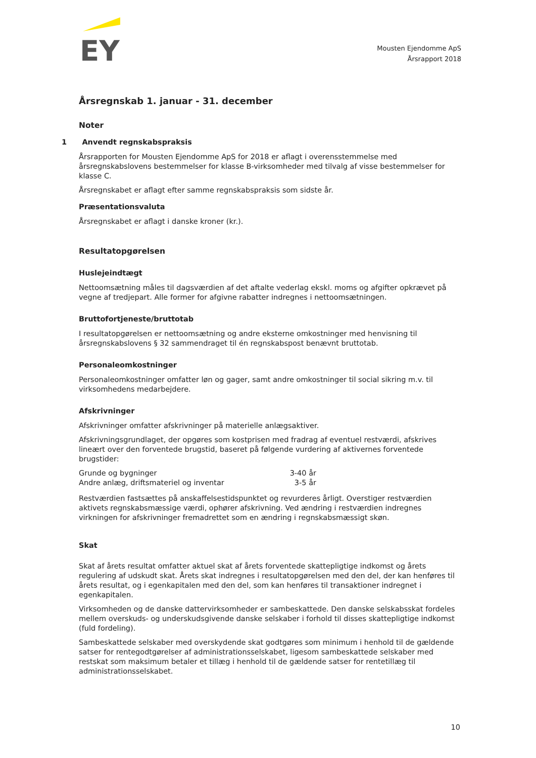EY
Mousten Ejendomme ApS
Årsrapport 2018
Årsregnskab 1. januar - 31. december
Noter
1 Anvendt regnskabspraksis
Årsrapporten for Mousten Ejendomme ApS for 2018 er aflagt i overensstemmelse med årsregnskabslovens bestemmelser for klasse B-virksomheder med tilvalg af visse bestemmelser for klasse C.
Årsregnskabet er aflagt efter samme regnskabspraksis som sidste år.
Præsentationsvaluta
Årsregnskabet er aflagt i danske kroner (kr.).
Resultatopgørelsen
Huslejeindtægt
Nettoomsætning måles til dagsværdien af det aftalte vederlag ekskl. moms og afgifter opkrævet på vegne af tredjepart. Alle former for afgivne rabatter indregnes i nettoomsætningen.
Bruttofortjeneste/bruttotab
I resultatopgørelsen er nettoomsætning og andre eksterne omkostninger med henvisning til årsregnskabslovens § 32 sammendraget til én regnskabspost benævnt bruttotab.
Personaleomkostninger
Personaleomkostninger omfatter løn og gager, samt andre omkostninger til social sikring m.v. til virksomhedens medarbejdere.
Afskrivninger
Afskrivninger omfatter afskrivninger på materielle anlægsaktiver.
Afskrivningsgrundlaget, der opgøres som kostprisen med fradrag af eventuel restværdi, afskrives lineært over den forventede brugstid, baseret på følgende vurdering af aktivernes forventede brugstider:
| Grunde og bygninger | 3-40 år |
| Andre anlæg, driftsmateriel og inventar | 3-5 år |
Restværdien fastsættes på anskaffelsestidspunktet og revurderes årligt. Overstiger restværdien aktivets regnskabsmæssige værdi, ophører afskrivning. Ved ændring i restværdien indregnes virkningen for afskrivninger fremadrettet som en ændring i regnskabsmæssigt skøn.
Skat
Skat af årets resultat omfatter aktuel skat af årets forventede skattepligtige indkomst og årets regulering af udskudt skat. Årets skat indregnes i resultatopgørelsen med den del, der kan henføres til årets resultat, og i egenkapitalen med den del, som kan henføres til transaktioner indregnet i egenkapitalen.
Virksomheden og de danske dattervirksomheder er sambeskattede. Den danske selskabsskat fordeles mellem overskuds- og underskudsgivende danske selskaber i forhold til disses skattepligtige indkomst (fuld fordeling).
Sambeskattede selskaber med overskydende skat godtgøres som minimum i henhold til de gældende satser for rentegodtgørelser af administrationsselskabet, ligesom sambeskattede selskaber med restskat som maksimum betaler et tillæg i henhold til de gældende satser for rentetillæg til administrationsselskabet.
10